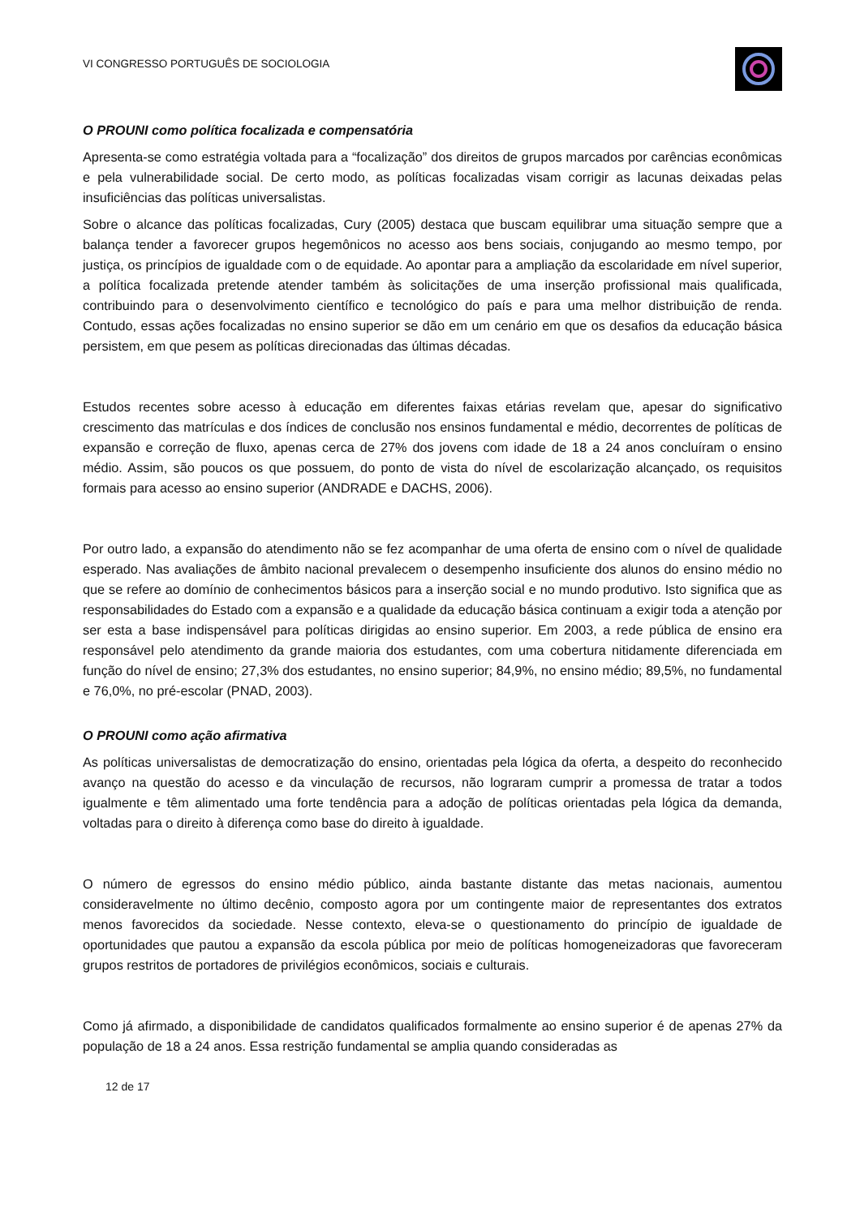VI CONGRESSO PORTUGUÊS DE SOCIOLOGIA
O PROUNI como política focalizada e compensatória
Apresenta-se como estratégia voltada para a “focalização” dos direitos de grupos marcados por carências econômicas e pela vulnerabilidade social. De certo modo, as políticas focalizadas visam corrigir as lacunas deixadas pelas insuficiências das políticas universalistas.
Sobre o alcance das políticas focalizadas, Cury (2005) destaca que buscam equilibrar uma situação sempre que a balança tender a favorecer grupos hegemônicos no acesso aos bens sociais, conjugando ao mesmo tempo, por justiça, os princípios de igualdade com o de equidade. Ao apontar para a ampliação da escolaridade em nível superior, a política focalizada pretende atender também às solicitações de uma inserção profissional mais qualificada, contribuindo para o desenvolvimento científico e tecnológico do país e para uma melhor distribuição de renda. Contudo, essas ações focalizadas no ensino superior se dão em um cenário em que os desafios da educação básica persistem, em que pesem as políticas direcionadas das últimas décadas.
Estudos recentes sobre acesso à educação em diferentes faixas etárias revelam que, apesar do significativo crescimento das matrículas e dos índices de conclusão nos ensinos fundamental e médio, decorrentes de políticas de expansão e correção de fluxo, apenas cerca de 27% dos jovens com idade de 18 a 24 anos concluíram o ensino médio. Assim, são poucos os que possuem, do ponto de vista do nível de escolarização alcançado, os requisitos formais para acesso ao ensino superior (ANDRADE e DACHS, 2006).
Por outro lado, a expansão do atendimento não se fez acompanhar de uma oferta de ensino com o nível de qualidade esperado. Nas avaliações de âmbito nacional prevalecem o desempenho insuficiente dos alunos do ensino médio no que se refere ao domínio de conhecimentos básicos para a inserção social e no mundo produtivo. Isto significa que as responsabilidades do Estado com a expansão e a qualidade da educação básica continuam a exigir toda a atenção por ser esta a base indispensável para políticas dirigidas ao ensino superior. Em 2003, a rede pública de ensino era responsável pelo atendimento da grande maioria dos estudantes, com uma cobertura nitidamente diferenciada em função do nível de ensino; 27,3% dos estudantes, no ensino superior; 84,9%, no ensino médio; 89,5%, no fundamental e 76,0%, no pré-escolar (PNAD, 2003).
O PROUNI como ação afirmativa
As políticas universalistas de democratização do ensino, orientadas pela lógica da oferta, a despeito do reconhecido avanço na questão do acesso e da vinculação de recursos, não lograram cumprir a promessa de tratar a todos igualmente e têm alimentado uma forte tendência para a adoção de políticas orientadas pela lógica da demanda, voltadas para o direito à diferença como base do direito à igualdade.
O número de egressos do ensino médio público, ainda bastante distante das metas nacionais, aumentou consideravelmente no último decênio, composto agora por um contingente maior de representantes dos extratos menos favorecidos da sociedade. Nesse contexto, eleva-se o questionamento do princípio de igualdade de oportunidades que pautou a expansão da escola pública por meio de políticas homogeneizadoras que favoreceram grupos restritos de portadores de privilégios econômicos, sociais e culturais.
Como já afirmado, a disponibilidade de candidatos qualificados formalmente ao ensino superior é de apenas 27% da população de 18 a 24 anos. Essa restrição fundamental se amplia quando consideradas as
12 de 17